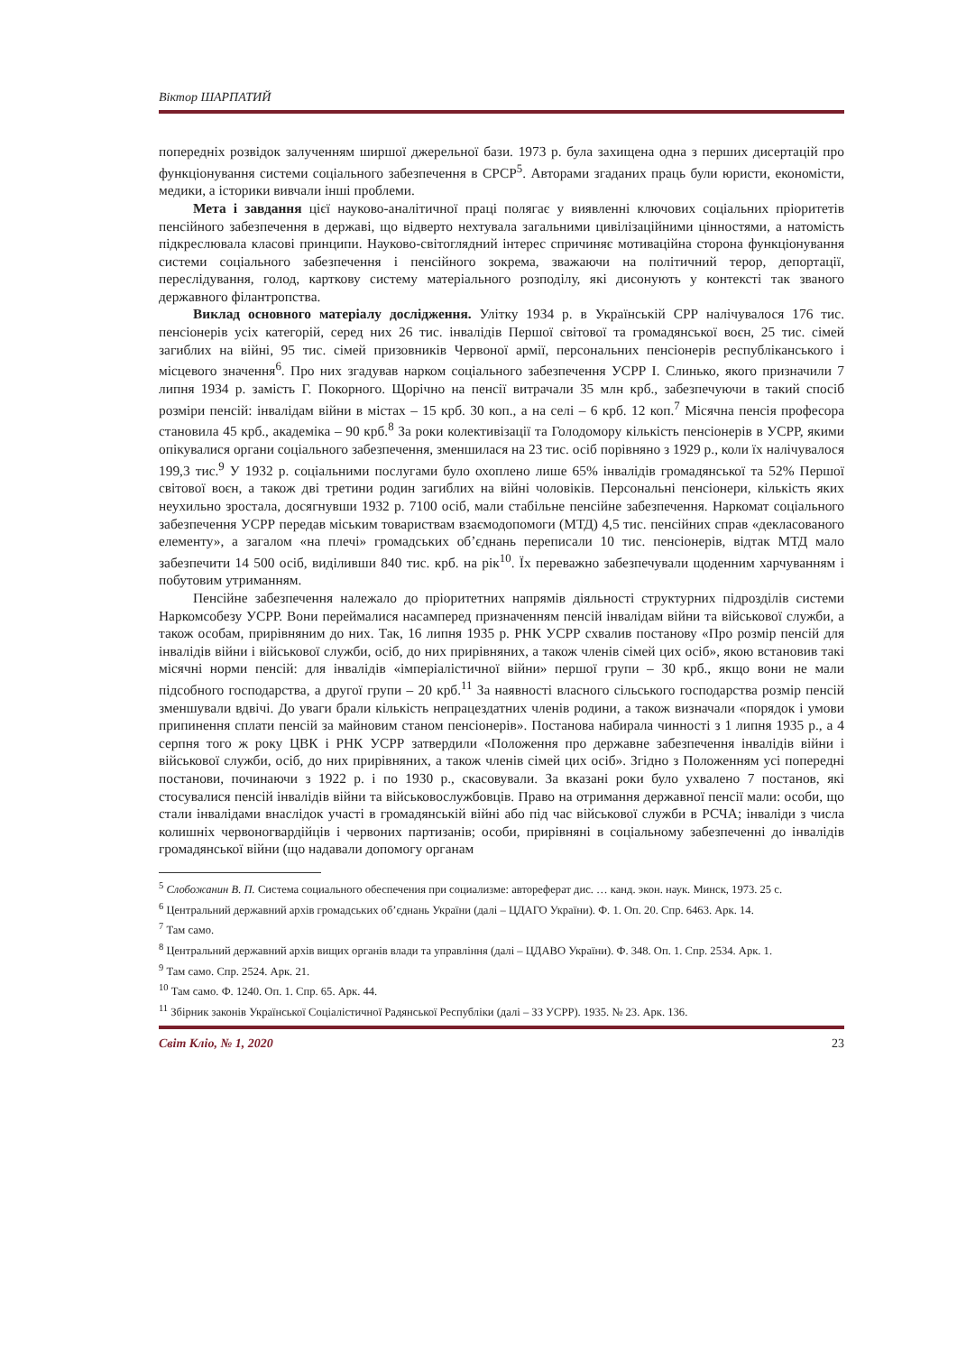Віктор ШАРПАТИЙ
попередніх розвідок залученням ширшої джерельної бази. 1973 р. була захищена одна з перших дисертацій про функціонування системи соціального забезпечення в СРСР<sup>5</sup>. Авторами згаданих праць були юристи, економісти, медики, а історики вивчали інші проблеми.
Мета і завдання цієї науково-аналітичної праці полягає у виявленні ключових соціальних пріоритетів пенсійного забезпечення в державі, що відверто нехтувала загальними цивілізаційними цінностями, а натомість підкреслювала класові принципи. Науково-світоглядний інтерес спричиняє мотиваційна сторона функціонування системи соціального забезпечення і пенсійного зокрема, зважаючи на політичний терор, депортації, переслідування, голод, карткову систему матеріального розподілу, які дисонують у контексті так званого державного філантропства.
Виклад основного матеріалу дослідження. Улітку 1934 р. в Українській СРР налічувалося 176 тис. пенсіонерів усіх категорій, серед них 26 тис. інвалідів Першої світової та громадянської воєн, 25 тис. сімей загиблих на війні, 95 тис. сімей призовників Червоної армії, персональних пенсіонерів республіканського і місцевого значення<sup>6</sup>. Про них згадував нарком соціального забезпечення УСРР І. Слинько, якого призначили 7 липня 1934 р. замість Г. Покорного. Щорічно на пенсії витрачали 35 млн крб., забезпечуючи в такий спосіб розміри пенсій: інвалідам війни в містах – 15 крб. 30 коп., а на селі – 6 крб. 12 коп.<sup>7</sup> Місячна пенсія професора становила 45 крб., академіка – 90 крб.<sup>8</sup> За роки колективізації та Голодомору кількість пенсіонерів в УСРР, якими опікувалися органи соціального забезпечення, зменшилася на 23 тис. осіб порівняно з 1929 р., коли їх налічувалося 199,3 тис.<sup>9</sup> У 1932 р. соціальними послугами було охоплено лише 65% інвалідів громадянської та 52% Першої світової воєн, а також дві третини родин загиблих на війні чоловіків. Персональні пенсіонери, кількість яких неухильно зростала, досягнувши 1932 р. 7100 осіб, мали стабільне пенсійне забезпечення. Наркомат соціального забезпечення УСРР передав міським товариствам взаємодопомоги (МТД) 4,5 тис. пенсійних справ «декласованого елементу», а загалом «на плечі» громадських об’єднань переписали 10 тис. пенсіонерів, відтак МТД мало забезпечити 14 500 осіб, виділивши 840 тис. крб. на рік<sup>10</sup>. Їх переважно забезпечували щоденним харчуванням і побутовим утриманням.
Пенсійне забезпечення належало до пріоритетних напрямів діяльності структурних підрозділів системи Наркомсобезу УСРР. Вони переймалися насамперед призначенням пенсій інвалідам війни та військової служби, а також особам, прирівняним до них. Так, 16 липня 1935 р. РНК УСРР схвалив постанову «Про розмір пенсій для інвалідів війни і військової служби, осіб, до них прирівняних, а також членів сімей цих осіб», якою встановив такі місячні норми пенсій: для інвалідів «імперіалістичної війни» першої групи – 30 крб., якщо вони не мали підсобного господарства, а другої групи – 20 крб.<sup>11</sup> За наявності власного сільського господарства розмір пенсій зменшували вдвічі. До уваги брали кількість непрацездатних членів родини, а також визначали «порядок і умови припинення сплати пенсій за майновим станом пенсіонерів». Постанова набирала чинності з 1 липня 1935 р., а 4 серпня того ж року ЦВК і РНК УСРР затвердили «Положення про державне забезпечення інвалідів війни і військової служби, осіб, до них прирівняних, а також членів сімей цих осіб». Згідно з Положенням усі попередні постанови, починаючи з 1922 р. і по 1930 р., скасовували. За вказані роки було ухвалено 7 постанов, які стосувалися пенсій інвалідів війни та військовослужбовців. Право на отримання державної пенсії мали: особи, що стали інвалідами внаслідок участі в громадянській війні або під час військової служби в РСЧА; інваліди з числа колишніх червоногвардійців і червоних партизанів; особи, прирівняні в соціальному забезпеченні до інвалідів громадянської війни (що надавали допомогу органам
<sup>5</sup> Слобожанин В. П. Система социального обеспечения при социализме: автореферат дис. … канд. экон. наук. Минск, 1973. 25 с.
<sup>6</sup> Центральний державний архів громадських об’єднань України (далі – ЦДАГО України). Ф. 1. Оп. 20. Спр. 6463. Арк. 14.
<sup>7</sup> Там само.
<sup>8</sup> Центральний державний архів вищих органів влади та управління (далі – ЦДАВО України). Ф. 348. Оп. 1. Спр. 2534. Арк. 1.
<sup>9</sup> Там само. Спр. 2524. Арк. 21.
<sup>10</sup> Там само. Ф. 1240. Оп. 1. Спр. 65. Арк. 44.
<sup>11</sup> Збірник законів Української Соціалістичної Радянської Республіки (далі – ЗЗ УСРР). 1935. № 23. Арк. 136.
Світ Кліо, № 1, 2020 23